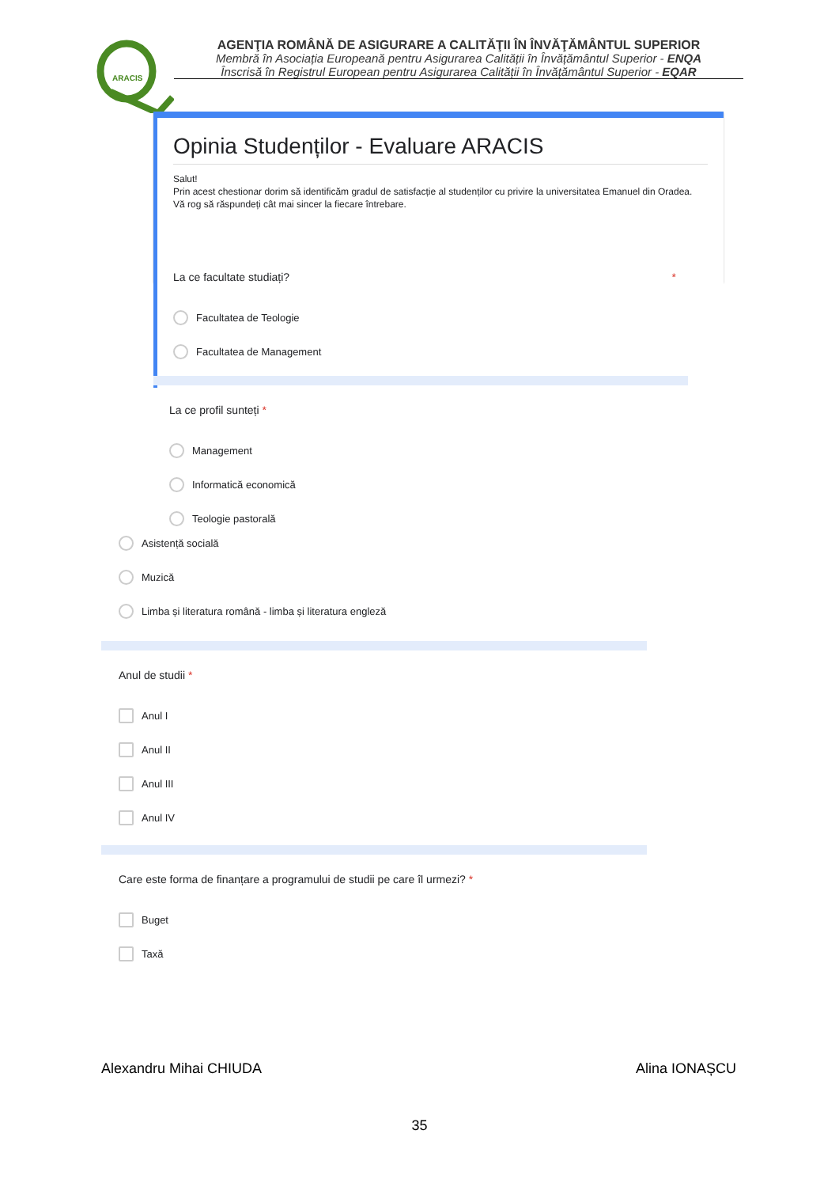ARACIS
AGENŢIA ROMÂNĂ DE ASIGURARE A CALITĂŢII ÎN ÎNVĂŢĂMÂNTUL SUPERIOR
Membră în Asociația Europeană pentru Asigurarea Calității în Învățământul Superior - ENQA
Înscrisă în Registrul European pentru Asigurarea Calității în Învățământul Superior - EQAR
Opinia Studenților - Evaluare ARACIS
Salut!
Prin acest chestionar dorim să identificăm gradul de satisfacție al studenților cu privire la universitatea Emanuel din Oradea.
Vă rog să răspundeți cât mai sincer la fiecare întrebare.
La ce facultate studiați? *
Facultatea de Teologie
Facultatea de Management
La ce profil sunteți *
Management
Informatică economică
Teologie pastorală
Asistență socială
Muzică
Limba și literatura română - limba și literatura engleză
Anul de studii *
Anul I
Anul II
Anul III
Anul IV
Care este forma de finanțare a programului de studii pe care îl urmezi? *
Buget
Taxă
Alexandru Mihai CHIUDA Alina IONAȘCU
35